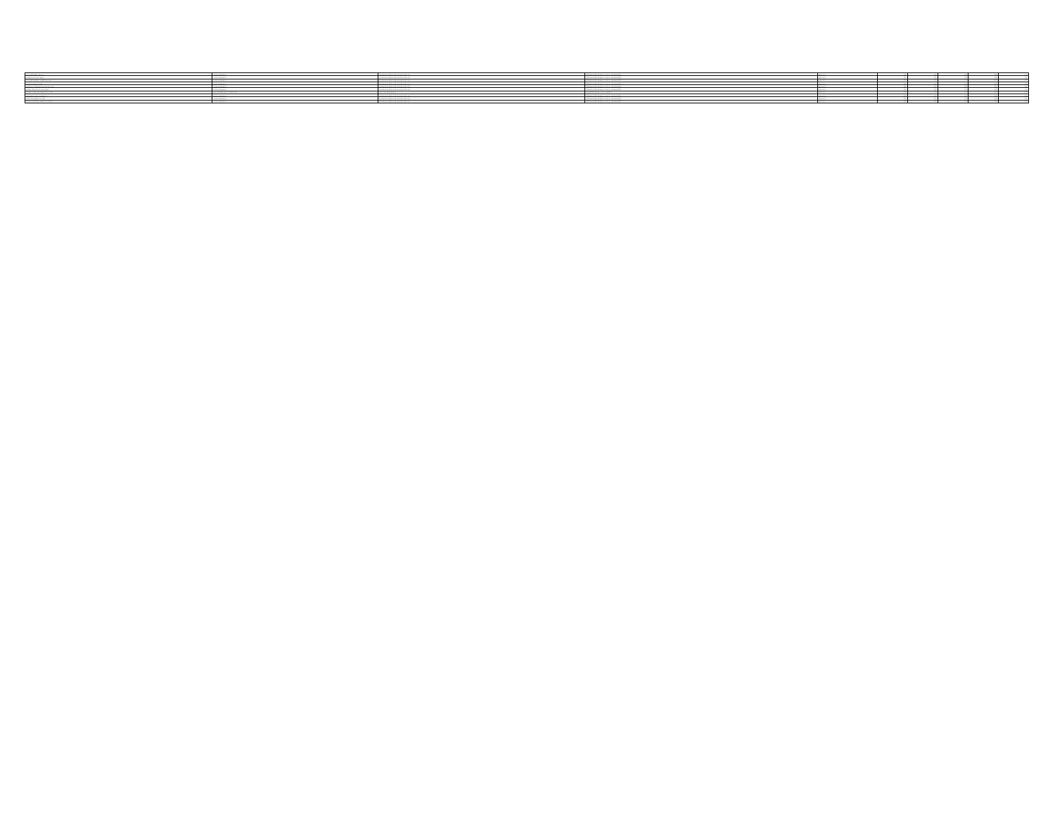| SANTIAGO OLGA ADRIANA | AUXILIAR GENERAL | GABINETE INTEGRAL DE INFRAESTRUCTURA | COORDINACIÓN GENERAL ADJUNTA DE SERVICIOS | EVENTUAL | 0.00 | 0.00 | 0.00 | 0.00 | 0.00 |
| VILLEGAS PANTOJA ERIKA | AUXILIAR GENERAL | GABINETE INTEGRAL DE INFRAESTRUCTURA | COORDINACIÓN GENERAL ADJUNTA DE SERVICIOS | EVENTUAL | 0.00 | 0.00 | 0.00 | 0.00 | 0.00 |
| GALINDO MENDOZA PEDRO ELIZABETH | AUXILIAR GENERAL | GABINETE INTEGRAL DE INFRAESTRUCTURA | COORDINACIÓN GENERAL ADJUNTA DE SERVICIOS | EVENTUAL | 0.00 | 0.00 | 0.00 | 0.00 | 0.00 |
| AGUILAR REYES NANCY | AUXILIAR GENERAL | GABINETE INTEGRAL DE INFRAESTRUCTURA | COORDINACIÓN GENERAL ADJUNTA DE SERVICIOS | EVENTUAL | 0.00 | 0.00 | 0.00 | 0.00 | 0.00 |
| ESCAMILLA TORRES MARIA GUADALUPE | AUXILIAR GENERAL | GABINETE INTEGRAL DE INFRAESTRUCTURA | COORDINACIÓN GENERAL ADJUNTA DE SERVICIOS | EVENTUAL | 0.00 | 0.00 | 0.00 | 0.00 | 0.00 |
| MUÑOZ SOLIS MARIA ALEJANDRA | AUXILIAR GENERAL | GABINETE INTEGRAL DE INFRAESTRUCTURA | COORDINACIÓN GENERAL ADJUNTA DE SERVICIOS | EVENTUAL | 0.00 | 0.00 | 0.00 | 0.00 | 0.00 |
| VILLEGAS MONTIEL ROBERTO PATRICIA | JEFE DE SEGUIMIENTO Y CONTROL | JEFATURA DE GABINETE | DIRECCIÓN GENERAL ESTRATÉGICA | EVENTUAL | 0.00 | 0.00 | 0.00 | 0.00 | 0.00 |
| MORENO CHAVEZ HUMBERTO | AUXILIAR GENERAL | GABINETE INTEGRAL DE INFRAESTRUCTURA | COORDINACIÓN GENERAL ADJUNTA DE SERVICIOS | EVENTUAL | 0.00 | 0.00 | 0.00 | 0.00 | 0.00 |
| SORIANO FLORES ARTURO | AUXILIAR GENERAL | GABINETE INTEGRAL DE INFRAESTRUCTURA | COORDINACIÓN GENERAL ADJUNTA DE SERVICIOS | EVENTUAL | 0.00 | 0.00 | 0.00 | 0.00 | 0.00 |
| OLVERA SANCHEZ ALBERTO ANTONIO | AUXILIAR GENERAL | GABINETE INTEGRAL DE INFRAESTRUCTURA | COORDINACIÓN GENERAL ADJUNTA DE SERVICIOS | EVENTUAL | 0.00 | 0.00 | 0.00 | 0.00 | 0.00 |